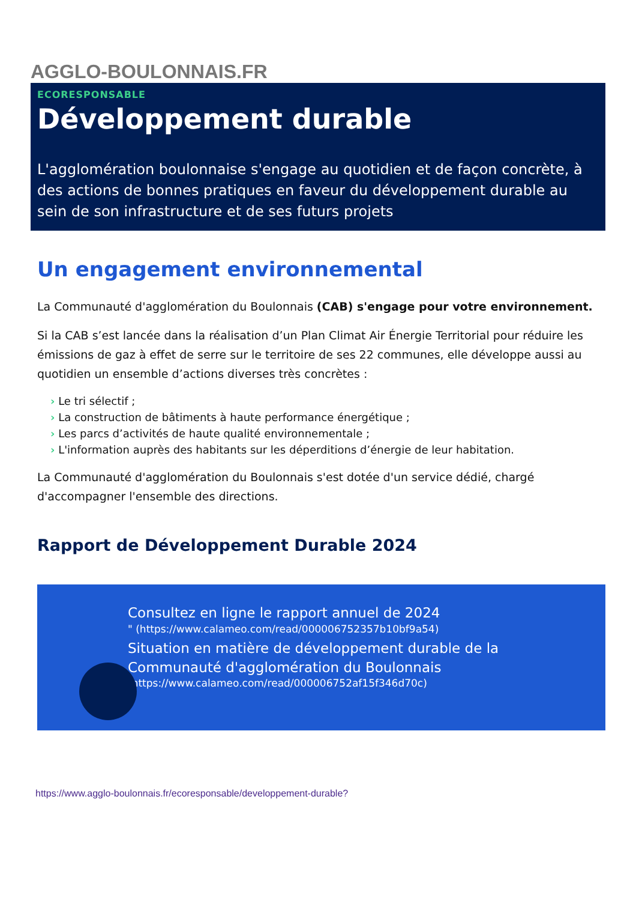AGGLO-BOULONNAIS.FR
ECORESPONSABLE
Développement durable
L'agglomération boulonnaise s'engage au quotidien et de façon concrète, à des actions de bonnes pratiques en faveur du développement durable au sein de son infrastructure et de ses futurs projets
Un engagement environnemental
La Communauté d'agglomération du Boulonnais (CAB) s'engage pour votre environnement.
Si la CAB s’est lancée dans la réalisation d’un Plan Climat Air Énergie Territorial pour réduire les émissions de gaz à effet de serre sur le territoire de ses 22 communes, elle développe aussi au quotidien un ensemble d’actions diverses très concrètes :
› Le tri sélectif ;
› La construction de bâtiments à haute performance énergétique ;
› Les parcs d’activités de haute qualité environnementale ;
› L'information auprès des habitants sur les déperditions d’énergie de leur habitation.
La Communauté d'agglomération du Boulonnais s'est dotée d'un service dédié, chargé d'accompagner l'ensemble des directions.
Rapport de Développement Durable 2024
Consultez en ligne le rapport annuel de 2024
" (https://www.calameo.com/read/000006752357b10bf9a54)
Situation en matière de développement durable de la Communauté d'agglomération du Boulonnais
(https://www.calameo.com/read/000006752af15f346d70c)
"
https://www.agglo-boulonnais.fr/ecoresponsable/developpement-durable?